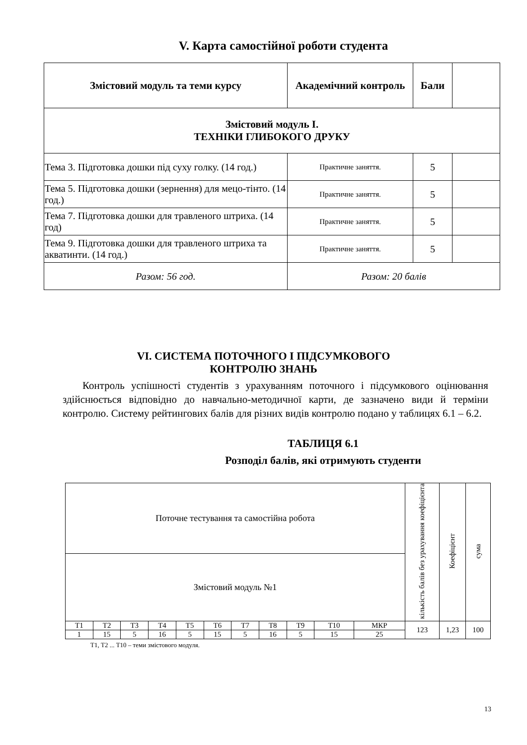V. Карта самостійної роботи студента
| Змістовий модуль та теми курсу | Академічний контроль | Бали | |
| --- | --- | --- | --- |
| Змістовий модуль І. ТЕХНІКИ ГЛИБОКОГО ДРУКУ | | | |
| Тема 3. Підготовка дошки під суху голку. (14 год.) | Практичне заняття. | 5 | |
| Тема 5. Підготовка дошки (зернення) для мецо-тінто. (14 год.) | Практичне заняття. | 5 | |
| Тема 7. Підготовка дошки для травленого штриха. (14 год) | Практичне заняття. | 5 | |
| Тема 9. Підготовка дошки для травленого штриха та акватинти. (14 год.) | Практичне заняття. | 5 | |
| Разом: 56 год. | Разом: 20 балів | | |
VІ. СИСТЕМА ПОТОЧНОГО І ПІДСУМКОВОГО
КОНТРОЛЮ ЗНАНЬ
Контроль успішності студентів з урахуванням поточного і підсумкового оцінювання здійснюється відповідно до навчально-методичної карти, де зазначено види й терміни контролю. Систему рейтингових балів для різних видів контролю подано у таблицях 6.1 – 6.2.
ТАБЛИЦЯ 6.1
Розподіл балів, які отримують студенти
| Поточне тестування та самостійна робота | | | | | | | | | | | кількість балів без урахування коефіцієнта | Коефіцієнт | сума |
| Змістовий модуль №1 | | | | | | | | | | | | | |
| Т1 | Т2 | Т3 | Т4 | Т5 | Т6 | Т7 | Т8 | Т9 | Т10 | МКР | 123 | 1,23 | 100 |
| 1 | 15 | 5 | 16 | 5 | 15 | 5 | 16 | 5 | 15 | 25 | | | |
Т1, Т2 ... Т10 – теми змістового модуля.
13